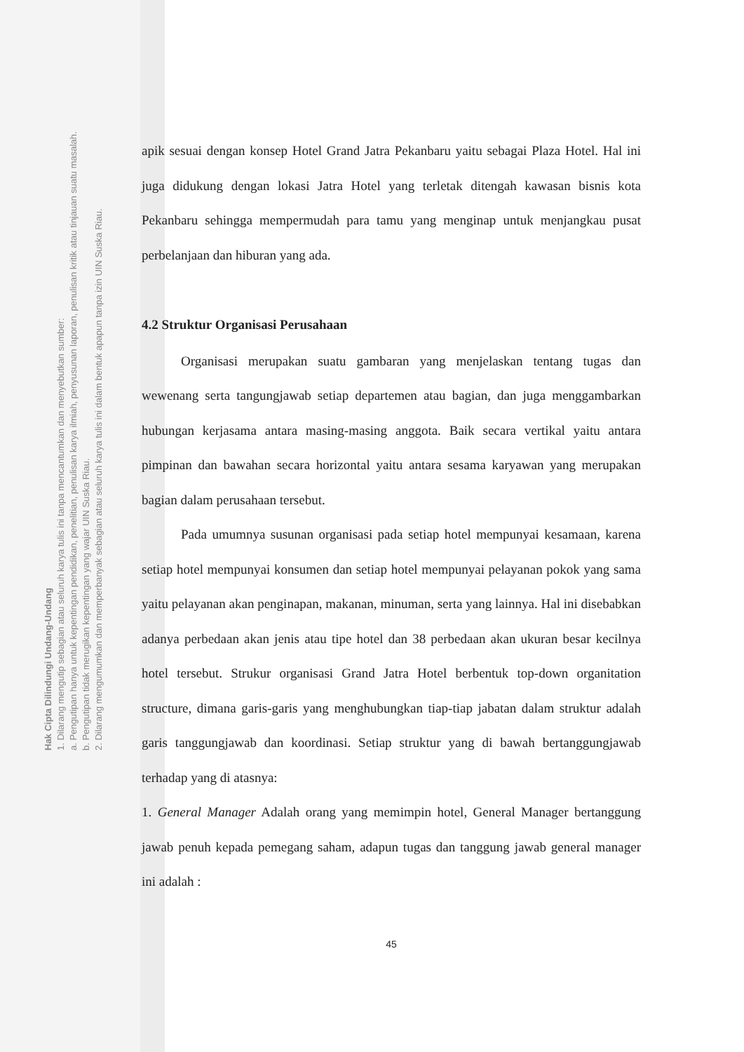Hak Cipta Dilindungi Undang-Undang
1. Dilarang mengutip sebagian atau seluruh karya tulis ini tanpa mencantumkan dan menyebutkan sumber:
a. Pengutipan hanya untuk kepentingan pendidikan, penelitian, penulisan karya ilmiah, penyusunan laporan, penulisan kritik atau tinjauan suatu masalah.
b. Pengutipan tidak merugikan kepentingan yang wajar UIN Suska Riau.
2. Dilarang mengumumkan dan memperbanyak sebagian atau seluruh karya tulis ini dalam bentuk apapun tanpa izin UIN Suska Riau.
apik sesuai dengan konsep Hotel Grand Jatra Pekanbaru yaitu sebagai Plaza Hotel. Hal ini juga didukung dengan lokasi Jatra Hotel yang terletak ditengah kawasan bisnis kota Pekanbaru sehingga mempermudah para tamu yang menginap untuk menjangkau pusat perbelanjaan dan hiburan yang ada.
4.2 Struktur Organisasi Perusahaan
Organisasi merupakan suatu gambaran yang menjelaskan tentang tugas dan wewenang serta tangungjawab setiap departemen atau bagian, dan juga menggambarkan hubungan kerjasama antara masing-masing anggota. Baik secara vertikal yaitu antara pimpinan dan bawahan secara horizontal yaitu antara sesama karyawan yang merupakan bagian dalam perusahaan tersebut.
Pada umumnya susunan organisasi pada setiap hotel mempunyai kesamaan, karena setiap hotel mempunyai konsumen dan setiap hotel mempunyai pelayanan pokok yang sama yaitu pelayanan akan penginapan, makanan, minuman, serta yang lainnya. Hal ini disebabkan adanya perbedaan akan jenis atau tipe hotel dan 38 perbedaan akan ukuran besar kecilnya hotel tersebut. Strukur organisasi Grand Jatra Hotel berbentuk top-down organitation structure, dimana garis-garis yang menghubungkan tiap-tiap jabatan dalam struktur adalah garis tanggungjawab dan koordinasi. Setiap struktur yang di bawah bertanggungjawab terhadap yang di atasnya:
1. General Manager Adalah orang yang memimpin hotel, General Manager bertanggung jawab penuh kepada pemegang saham, adapun tugas dan tanggung jawab general manager ini adalah :
45